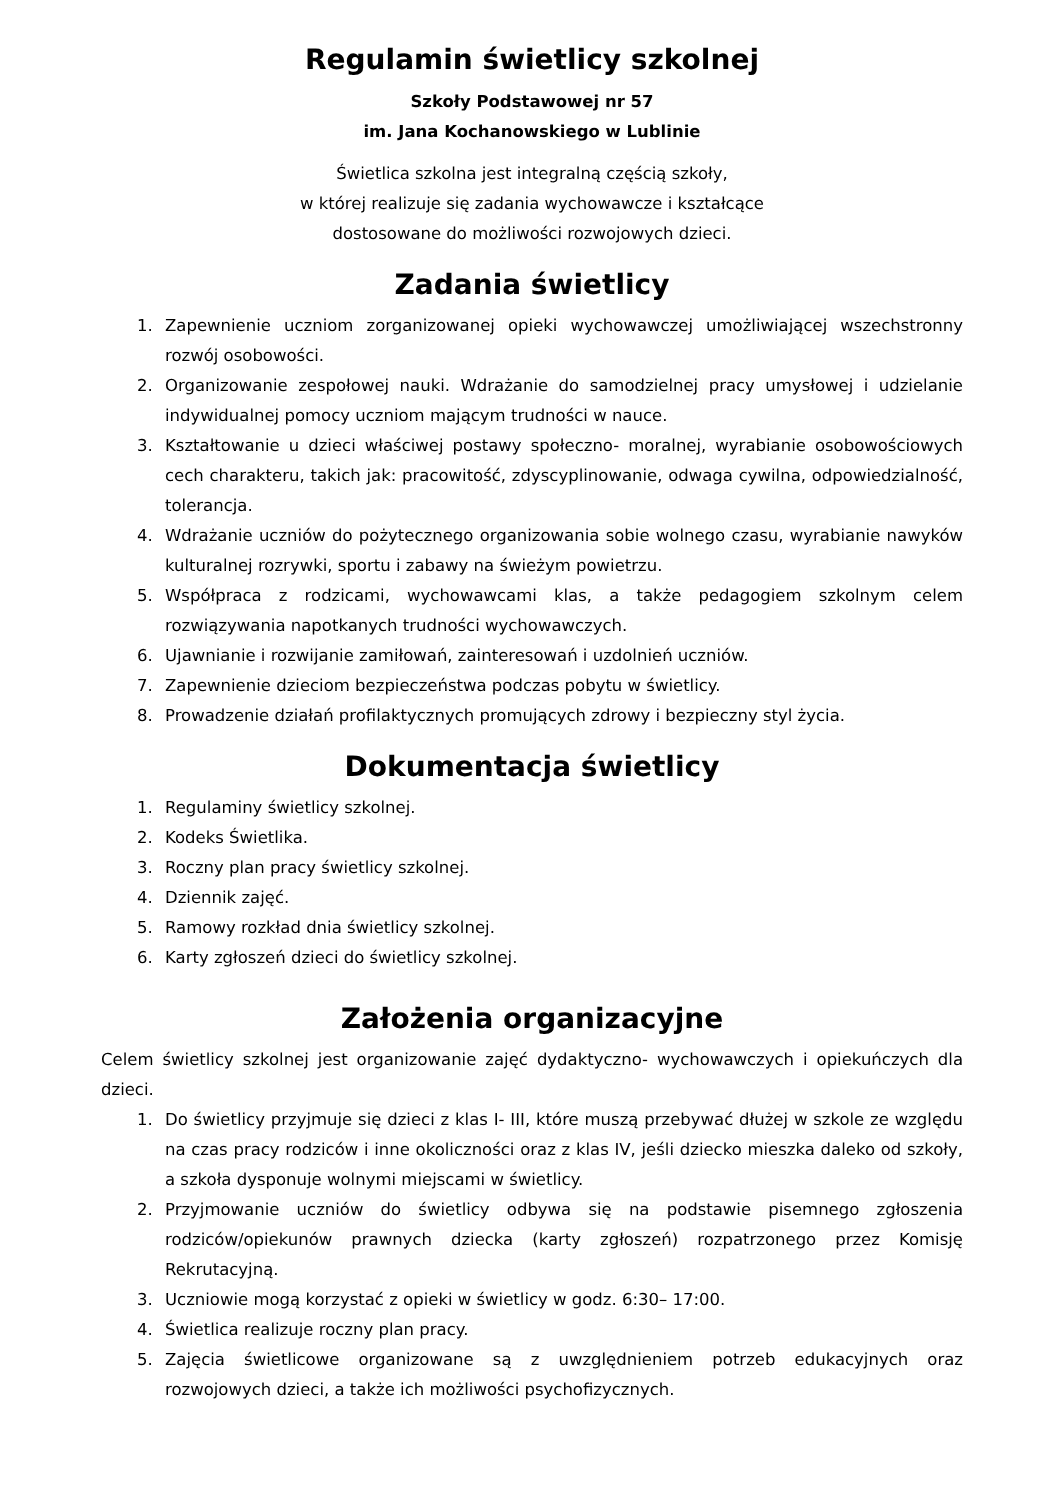Regulamin świetlicy szkolnej
Szkoły Podstawowej nr 57
im. Jana Kochanowskiego w Lublinie
Świetlica szkolna jest integralną częścią szkoły,
w której realizuje się zadania wychowawcze i kształcące
dostosowane do możliwości rozwojowych dzieci.
Zadania świetlicy
1. Zapewnienie uczniom zorganizowanej opieki wychowawczej umożliwiającej wszechstronny rozwój osobowości.
2. Organizowanie zespołowej nauki. Wdrażanie do samodzielnej pracy umysłowej i udzielanie indywidualnej pomocy uczniom mającym trudności w nauce.
3. Kształtowanie u dzieci właściwej postawy społeczno- moralnej, wyrabianie osobowościowych cech charakteru, takich jak: pracowitość, zdyscyplinowanie, odwaga cywilna, odpowiedzialność, tolerancja.
4. Wdrażanie uczniów do pożytecznego organizowania sobie wolnego czasu, wyrabianie nawyków kulturalnej rozrywki, sportu i zabawy na świeżym powietrzu.
5. Współpraca z rodzicami, wychowawcami klas, a także pedagogiem szkolnym celem rozwiązywania napotkanych trudności wychowawczych.
6. Ujawnianie i rozwijanie zamiłowań, zainteresowań i uzdolnień uczniów.
7. Zapewnienie dzieciom bezpieczeństwa podczas pobytu w świetlicy.
8. Prowadzenie działań profilaktycznych promujących zdrowy i bezpieczny styl życia.
Dokumentacja świetlicy
1. Regulaminy świetlicy szkolnej.
2. Kodeks Świetlika.
3. Roczny plan pracy świetlicy szkolnej.
4. Dziennik zajęć.
5. Ramowy rozkład dnia świetlicy szkolnej.
6. Karty zgłoszeń dzieci do świetlicy szkolnej.
Założenia organizacyjne
Celem świetlicy szkolnej jest organizowanie zajęć dydaktyczno- wychowawczych i opiekuńczych dla dzieci.
1. Do świetlicy przyjmuje się dzieci z klas I- III, które muszą przebywać dłużej w szkole ze względu na czas pracy rodziców i inne okoliczności oraz z klas IV, jeśli dziecko mieszka daleko od szkoły, a szkoła dysponuje wolnymi miejscami w świetlicy.
2. Przyjmowanie uczniów do świetlicy odbywa się na podstawie pisemnego zgłoszenia rodziców/opiekunów prawnych dziecka (karty zgłoszeń) rozpatrzonego przez Komisję Rekrutacyjną.
3. Uczniowie mogą korzystać z opieki w świetlicy w godz. 6:30– 17:00.
4. Świetlica realizuje roczny plan pracy.
5. Zajęcia świetlicowe organizowane są z uwzględnieniem potrzeb edukacyjnych oraz rozwojowych dzieci, a także ich możliwości psychofizycznych.